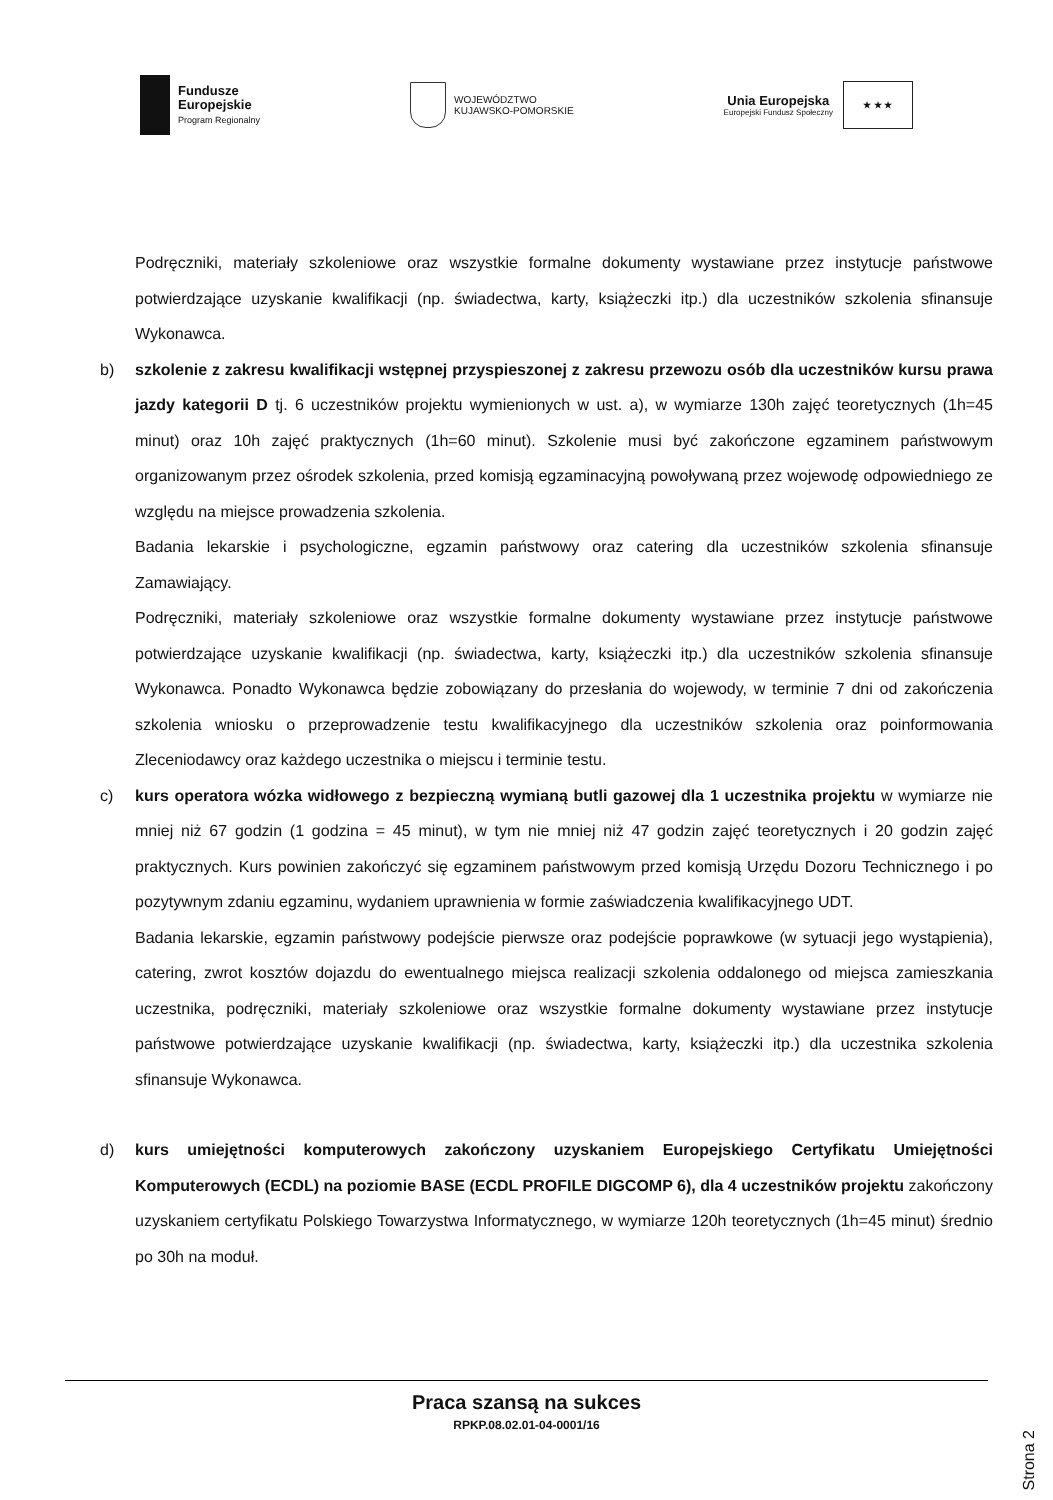Fundusze
Europejskie
Program Regionalny
WOJEWÓDZTWO
KUJAWSKO-POMORSKIE
Unia Europejska
Europejski Fundusz Społeczny
★ ★ ★
Podręczniki, materiały szkoleniowe oraz wszystkie formalne dokumenty wystawiane przez instytucje państwowe potwierdzające uzyskanie kwalifikacji (np. świadectwa, karty, książeczki itp.) dla uczestników szkolenia sfinansuje Wykonawca.
b) szkolenie z zakresu kwalifikacji wstępnej przyspieszonej z zakresu przewozu osób dla uczestników kursu prawa jazdy kategorii D tj. 6 uczestników projektu wymienionych w ust. a), w wymiarze 130h zajęć teoretycznych (1h=45 minut) oraz 10h zajęć praktycznych (1h=60 minut). Szkolenie musi być zakończone egzaminem państwowym organizowanym przez ośrodek szkolenia, przed komisją egzaminacyjną powoływaną przez wojewodę odpowiedniego ze względu na miejsce prowadzenia szkolenia.
Badania lekarskie i psychologiczne, egzamin państwowy oraz catering dla uczestników szkolenia sfinansuje Zamawiający.
Podręczniki, materiały szkoleniowe oraz wszystkie formalne dokumenty wystawiane przez instytucje państwowe potwierdzające uzyskanie kwalifikacji (np. świadectwa, karty, książeczki itp.) dla uczestników szkolenia sfinansuje Wykonawca. Ponadto Wykonawca będzie zobowiązany do przesłania do wojewody, w terminie 7 dni od zakończenia szkolenia wniosku o przeprowadzenie testu kwalifikacyjnego dla uczestników szkolenia oraz poinformowania Zleceniodawcy oraz każdego uczestnika o miejscu i terminie testu.
c) kurs operatora wózka widłowego z bezpieczną wymianą butli gazowej dla 1 uczestnika projektu w wymiarze nie mniej niż 67 godzin (1 godzina = 45 minut), w tym nie mniej niż 47 godzin zajęć teoretycznych i 20 godzin zajęć praktycznych. Kurs powinien zakończyć się egzaminem państwowym przed komisją Urzędu Dozoru Technicznego i po pozytywnym zdaniu egzaminu, wydaniem uprawnienia w formie zaświadczenia kwalifikacyjnego UDT.
Badania lekarskie, egzamin państwowy podejście pierwsze oraz podejście poprawkowe (w sytuacji jego wystąpienia), catering, zwrot kosztów dojazdu do ewentualnego miejsca realizacji szkolenia oddalonego od miejsca zamieszkania uczestnika, podręczniki, materiały szkoleniowe oraz wszystkie formalne dokumenty wystawiane przez instytucje państwowe potwierdzające uzyskanie kwalifikacji (np. świadectwa, karty, książeczki itp.) dla uczestnika szkolenia sfinansuje Wykonawca.
d) kurs umiejętności komputerowych zakończony uzyskaniem Europejskiego Certyfikatu Umiejętności Komputerowych (ECDL) na poziomie BASE (ECDL PROFILE DIGCOMP 6), dla 4 uczestników projektu zakończony uzyskaniem certyfikatu Polskiego Towarzystwa Informatycznego, w wymiarze 120h teoretycznych (1h=45 minut) średnio po 30h na moduł.
Praca szansą na sukces
RPKP.08.02.01-04-0001/16
Strona 2